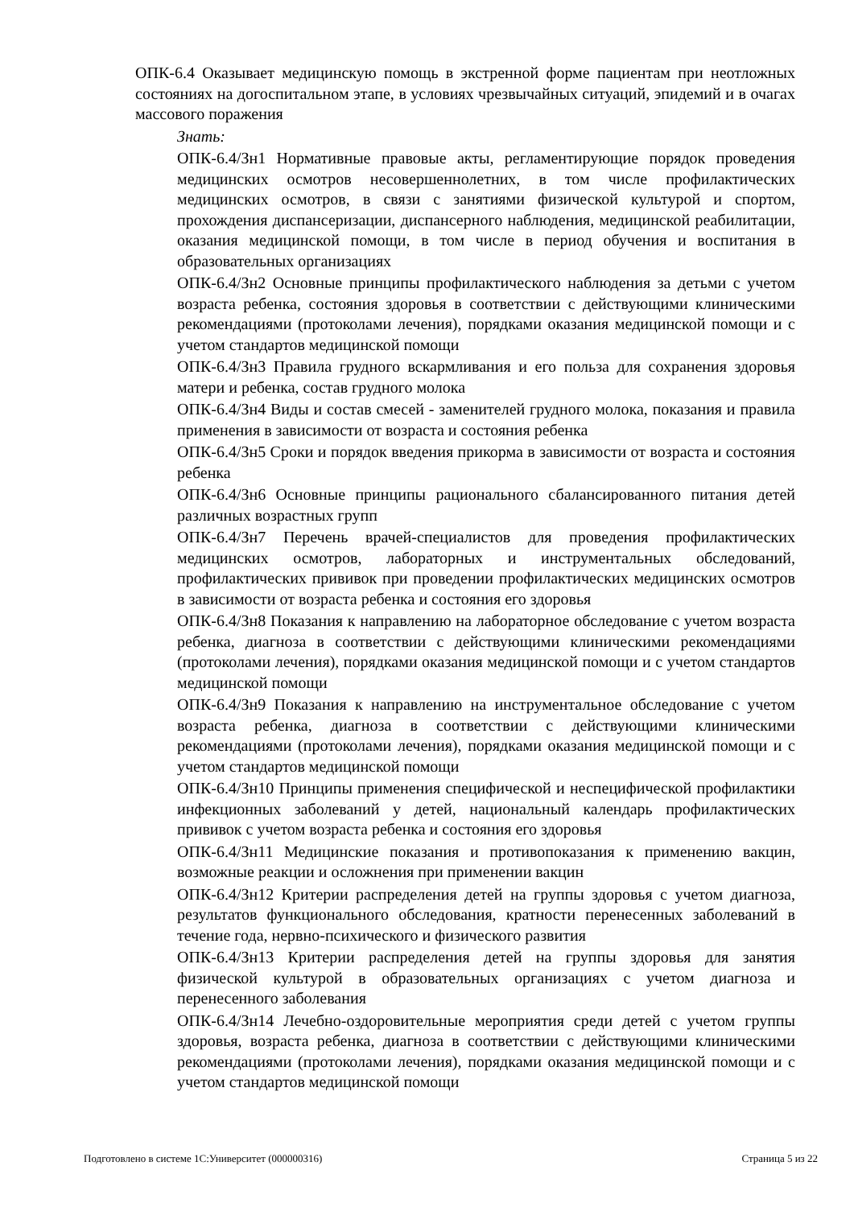ОПК-6.4 Оказывает медицинскую помощь в экстренной форме пациентам при неотложных состояниях на догоспитальном этапе, в условиях чрезвычайных ситуаций, эпидемий и в очагах массового поражения
Знать:
ОПК-6.4/Зн1 Нормативные правовые акты, регламентирующие порядок проведения медицинских осмотров несовершеннолетних, в том числе профилактических медицинских осмотров, в связи с занятиями физической культурой и спортом, прохождения диспансеризации, диспансерного наблюдения, медицинской реабилитации, оказания медицинской помощи, в том числе в период обучения и воспитания в образовательных организациях
ОПК-6.4/Зн2 Основные принципы профилактического наблюдения за детьми с учетом возраста ребенка, состояния здоровья в соответствии с действующими клиническими рекомендациями (протоколами лечения), порядками оказания медицинской помощи и с учетом стандартов медицинской помощи
ОПК-6.4/Зн3 Правила грудного вскармливания и его польза для сохранения здоровья матери и ребенка, состав грудного молока
ОПК-6.4/Зн4 Виды и состав смесей - заменителей грудного молока, показания и правила применения в зависимости от возраста и состояния ребенка
ОПК-6.4/Зн5 Сроки и порядок введения прикорма в зависимости от возраста и состояния ребенка
ОПК-6.4/Зн6 Основные принципы рационального сбалансированного питания детей различных возрастных групп
ОПК-6.4/Зн7 Перечень врачей-специалистов для проведения профилактических медицинских осмотров, лабораторных и инструментальных обследований, профилактических прививок при проведении профилактических медицинских осмотров в зависимости от возраста ребенка и состояния его здоровья
ОПК-6.4/Зн8 Показания к направлению на лабораторное обследование с учетом возраста ребенка, диагноза в соответствии с действующими клиническими рекомендациями (протоколами лечения), порядками оказания медицинской помощи и с учетом стандартов медицинской помощи
ОПК-6.4/Зн9 Показания к направлению на инструментальное обследование с учетом возраста ребенка, диагноза в соответствии с действующими клиническими рекомендациями (протоколами лечения), порядками оказания медицинской помощи и с учетом стандартов медицинской помощи
ОПК-6.4/Зн10 Принципы применения специфической и неспецифической профилактики инфекционных заболеваний у детей, национальный календарь профилактических прививок с учетом возраста ребенка и состояния его здоровья
ОПК-6.4/Зн11 Медицинские показания и противопоказания к применению вакцин, возможные реакции и осложнения при применении вакцин
ОПК-6.4/Зн12 Критерии распределения детей на группы здоровья с учетом диагноза, результатов функционального обследования, кратности перенесенных заболеваний в течение года, нервно-психического и физического развития
ОПК-6.4/Зн13 Критерии распределения детей на группы здоровья для занятия физической культурой в образовательных организациях с учетом диагноза и перенесенного заболевания
ОПК-6.4/Зн14 Лечебно-оздоровительные мероприятия среди детей с учетом группы здоровья, возраста ребенка, диагноза в соответствии с действующими клиническими рекомендациями (протоколами лечения), порядками оказания медицинской помощи и с учетом стандартов медицинской помощи
Подготовлено в системе 1С:Университет (000000316) Страница 5 из 22